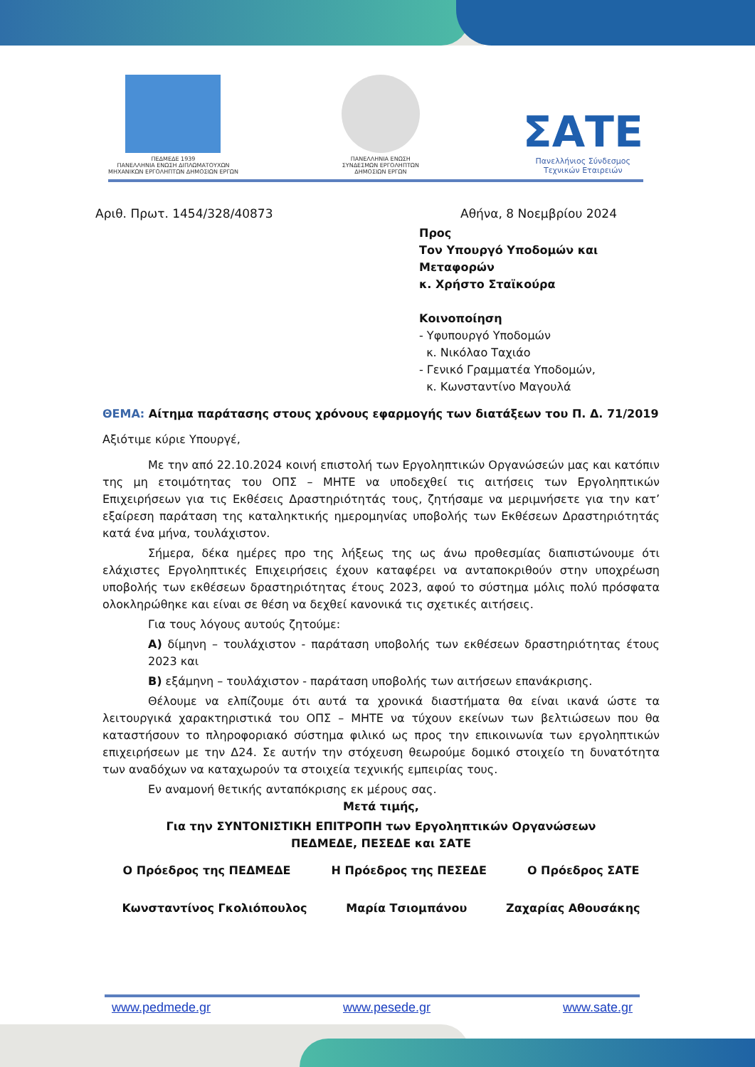ΠΕΔΜΕΔΕ 1939
ΠΑΝΕΛΛΗΝΙΑ ΕΝΩΣΗ ΔΙΠΛΩΜΑΤΟΥΧΩΝ
ΜΗΧΑΝΙΚΩΝ ΕΡΓΟΛΗΠΤΩΝ ΔΗΜΟΣΙΩΝ ΕΡΓΩΝ
ΠΑΝΕΛΛΗΝΙΑ ΕΝΩΣΗ
ΣΥΝΔΕΣΜΩΝ ΕΡΓΟΛΗΠΤΩΝ
ΔΗΜΟΣΙΩΝ ΕΡΓΩΝ
ΣΑΤΕ
Πανελλήνιος Σύνδεσμος
Τεχνικών Εταιρειών
Αριθ. Πρωτ. 1454/328/40873 Αθήνα, 8 Νοεμβρίου 2024
Προς
Τον Υπουργό Υποδομών και Μεταφορών
κ. Χρήστο Σταϊκούρα
Κοινοποίηση
- Υφυπουργό Υποδομών
κ. Νικόλαο Ταχιάο
- Γενικό Γραμματέα Υποδομών,
κ. Κωνσταντίνο Μαγουλά
ΘΕΜΑ: Αίτημα παράτασης στους χρόνους εφαρμογής των διατάξεων του Π. Δ. 71/2019
Αξιότιμε κύριε Υπουργέ,
Με την από 22.10.2024 κοινή επιστολή των Εργοληπτικών Οργανώσεών μας και κατόπιν της μη ετοιμότητας του ΟΠΣ – ΜΗΤΕ να υποδεχθεί τις αιτήσεις των Εργοληπτικών Επιχειρήσεων για τις Εκθέσεις Δραστηριότητάς τους, ζητήσαμε να μεριμνήσετε για την κατ’ εξαίρεση παράταση της καταληκτικής ημερομηνίας υποβολής των Εκθέσεων Δραστηριότητάς κατά ένα μήνα, τουλάχιστον.
Σήμερα, δέκα ημέρες προ της λήξεως της ως άνω προθεσμίας διαπιστώνουμε ότι ελάχιστες Εργοληπτικές Επιχειρήσεις έχουν καταφέρει να ανταποκριθούν στην υποχρέωση υποβολής των εκθέσεων δραστηριότητας έτους 2023, αφού το σύστημα μόλις πολύ πρόσφατα ολοκληρώθηκε και είναι σε θέση να δεχθεί κανονικά τις σχετικές αιτήσεις.
Για τους λόγους αυτούς ζητούμε:
Α) δίμηνη – τουλάχιστον - παράταση υποβολής των εκθέσεων δραστηριότητας έτους 2023 και
Β) εξάμηνη – τουλάχιστον - παράταση υποβολής των αιτήσεων επανάκρισης.
Θέλουμε να ελπίζουμε ότι αυτά τα χρονικά διαστήματα θα είναι ικανά ώστε τα λειτουργικά χαρακτηριστικά του ΟΠΣ – ΜΗΤΕ να τύχουν εκείνων των βελτιώσεων που θα καταστήσουν το πληροφοριακό σύστημα φιλικό ως προς την επικοινωνία των εργοληπτικών επιχειρήσεων με την Δ24. Σε αυτήν την στόχευση θεωρούμε δομικό στοιχείο τη δυνατότητα των αναδόχων να καταχωρούν τα στοιχεία τεχνικής εμπειρίας τους.
Εν αναμονή θετικής ανταπόκρισης εκ μέρους σας.
Μετά τιμής,
Για την ΣΥΝΤΟΝΙΣΤΙΚΗ ΕΠΙΤΡΟΠΗ των Εργοληπτικών Οργανώσεων
ΠΕΔΜΕΔΕ, ΠΕΣΕΔΕ και ΣΑΤΕ
Ο Πρόεδρος της ΠΕΔΜΕΔΕ Η Πρόεδρος της ΠΕΣΕΔΕ Ο Πρόεδρος ΣΑΤΕ
Κωνσταντίνος Γκολιόπουλος Μαρία Τσιομπάνου Ζαχαρίας Αθουσάκης
www.pedmede.gr www.pesede.gr www.sate.gr